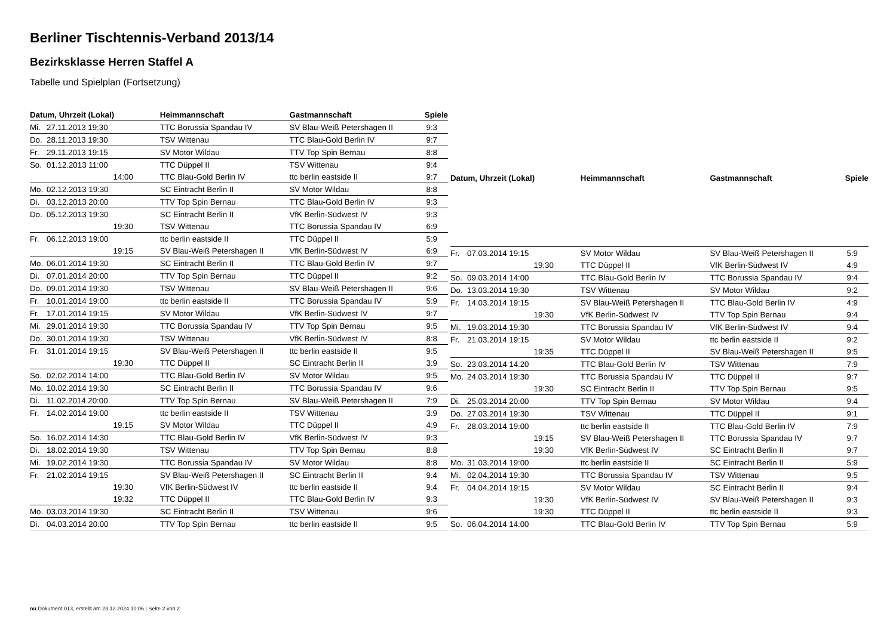Berliner Tischtennis-Verband 2013/14
Bezirksklasse Herren Staffel A
Tabelle und Spielplan (Fortsetzung)
| Datum, Uhrzeit (Lokal) | | Heimmannschaft | Gastmannschaft | Spiele |
| --- | --- | --- | --- | --- |
| Mi. | 27.11.2013 19:30 | TTC Borussia Spandau IV | SV Blau-Weiß Petershagen II | 9:3 |
| Do. | 28.11.2013 19:30 | TSV Wittenau | TTC Blau-Gold Berlin IV | 9:7 |
| Fr. | 29.11.2013 19:15 | SV Motor Wildau | TTV Top Spin Bernau | 8:8 |
| So. | 01.12.2013 11:00 | TTC Düppel II | TSV Wittenau | 9:4 |
| | 14:00 | TTC Blau-Gold Berlin IV | ttc berlin eastside II | 9:7 |
| Mo. | 02.12.2013 19:30 | SC Eintracht Berlin II | SV Motor Wildau | 8:8 |
| Di. | 03.12.2013 20:00 | TTV Top Spin Bernau | TTC Blau-Gold Berlin IV | 9:3 |
| Do. | 05.12.2013 19:30 | SC Eintracht Berlin II | VfK Berlin-Südwest IV | 9:3 |
| | 19:30 | TSV Wittenau | TTC Borussia Spandau IV | 6:9 |
| Fr. | 06.12.2013 19:00 | ttc berlin eastside II | TTC Düppel II | 5:9 |
| | 19:15 | SV Blau-Weiß Petershagen II | VfK Berlin-Südwest IV | 6:9 |
| Mo. | 06.01.2014 19:30 | SC Eintracht Berlin II | TTC Blau-Gold Berlin IV | 9:7 |
| Di. | 07.01.2014 20:00 | TTV Top Spin Bernau | TTC Düppel II | 9:2 |
| Do. | 09.01.2014 19:30 | TSV Wittenau | SV Blau-Weiß Petershagen II | 9:6 |
| Fr. | 10.01.2014 19:00 | ttc berlin eastside II | TTC Borussia Spandau IV | 5:9 |
| Fr. | 17.01.2014 19:15 | SV Motor Wildau | VfK Berlin-Südwest IV | 9:7 |
| Mi. | 29.01.2014 19:30 | TTC Borussia Spandau IV | TTV Top Spin Bernau | 9:5 |
| Do. | 30.01.2014 19:30 | TSV Wittenau | VfK Berlin-Südwest IV | 8:8 |
| Fr. | 31.01.2014 19:15 | SV Blau-Weiß Petershagen II | ttc berlin eastside II | 9:5 |
| | 19:30 | TTC Düppel II | SC Eintracht Berlin II | 3:9 |
| So. | 02.02.2014 14:00 | TTC Blau-Gold Berlin IV | SV Motor Wildau | 9:5 |
| Mo. | 10.02.2014 19:30 | SC Eintracht Berlin II | TTC Borussia Spandau IV | 9:6 |
| Di. | 11.02.2014 20:00 | TTV Top Spin Bernau | SV Blau-Weiß Petershagen II | 7:9 |
| Fr. | 14.02.2014 19:00 | ttc berlin eastside II | TSV Wittenau | 3:9 |
| | 19:15 | SV Motor Wildau | TTC Düppel II | 4:9 |
| So. | 16.02.2014 14:30 | TTC Blau-Gold Berlin IV | VfK Berlin-Südwest IV | 9:3 |
| Di. | 18.02.2014 19:30 | TSV Wittenau | TTV Top Spin Bernau | 8:8 |
| Mi. | 19.02.2014 19:30 | TTC Borussia Spandau IV | SV Motor Wildau | 8:8 |
| Fr. | 21.02.2014 19:15 | SV Blau-Weiß Petershagen II | SC Eintracht Berlin II | 9:4 |
| | 19:30 | VfK Berlin-Südwest IV | ttc berlin eastside II | 9:4 |
| | 19:32 | TTC Düppel II | TTC Blau-Gold Berlin IV | 9:3 |
| Mo. | 03.03.2014 19:30 | SC Eintracht Berlin II | TSV Wittenau | 9:6 |
| Di. | 04.03.2014 20:00 | TTV Top Spin Bernau | ttc berlin eastside II | 9:5 |
| Datum, Uhrzeit (Lokal) | | Heimmannschaft | Gastmannschaft | Spiele |
| --- | --- | --- | --- | --- |
| Fr. | 07.03.2014 19:15 | SV Motor Wildau | SV Blau-Weiß Petershagen II | 5:9 |
| | 19:30 | TTC Düppel II | VfK Berlin-Südwest IV | 4:9 |
| So. | 09.03.2014 14:00 | TTC Blau-Gold Berlin IV | TTC Borussia Spandau IV | 9:4 |
| Do. | 13.03.2014 19:30 | TSV Wittenau | SV Motor Wildau | 9:2 |
| Fr. | 14.03.2014 19:15 | SV Blau-Weiß Petershagen II | TTC Blau-Gold Berlin IV | 4:9 |
| | 19:30 | VfK Berlin-Südwest IV | TTV Top Spin Bernau | 9:4 |
| Mi. | 19.03.2014 19:30 | TTC Borussia Spandau IV | VfK Berlin-Südwest IV | 9:4 |
| Fr. | 21.03.2014 19:15 | SV Motor Wildau | ttc berlin eastside II | 9:2 |
| | 19:35 | TTC Düppel II | SV Blau-Weiß Petershagen II | 9:5 |
| So. | 23.03.2014 14:20 | TTC Blau-Gold Berlin IV | TSV Wittenau | 7:9 |
| Mo. | 24.03.2014 19:30 | TTC Borussia Spandau IV | TTC Düppel II | 9:7 |
| | 19:30 | SC Eintracht Berlin II | TTV Top Spin Bernau | 9:5 |
| Di. | 25.03.2014 20:00 | TTV Top Spin Bernau | SV Motor Wildau | 9:4 |
| Do. | 27.03.2014 19:30 | TSV Wittenau | TTC Düppel II | 9:1 |
| Fr. | 28.03.2014 19:00 | ttc berlin eastside II | TTC Blau-Gold Berlin IV | 7:9 |
| | 19:15 | SV Blau-Weiß Petershagen II | TTC Borussia Spandau IV | 9:7 |
| | 19:30 | VfK Berlin-Südwest IV | SC Eintracht Berlin II | 9:7 |
| Mo. | 31.03.2014 19:00 | ttc berlin eastside II | SC Eintracht Berlin II | 5:9 |
| Mi. | 02.04.2014 19:30 | TTC Borussia Spandau IV | TSV Wittenau | 9:5 |
| Fr. | 04.04.2014 19:15 | SV Motor Wildau | SC Eintracht Berlin II | 9:4 |
| | 19:30 | VfK Berlin-Südwest IV | SV Blau-Weiß Petershagen II | 9:3 |
| | 19:30 | TTC Düppel II | ttc berlin eastside II | 9:3 |
| So. | 06.04.2014 14:00 | TTC Blau-Gold Berlin IV | TTV Top Spin Bernau | 5:9 |
nu.Dokument 013, erstellt am 23.12.2024 10:06 | Seite 2 von 2